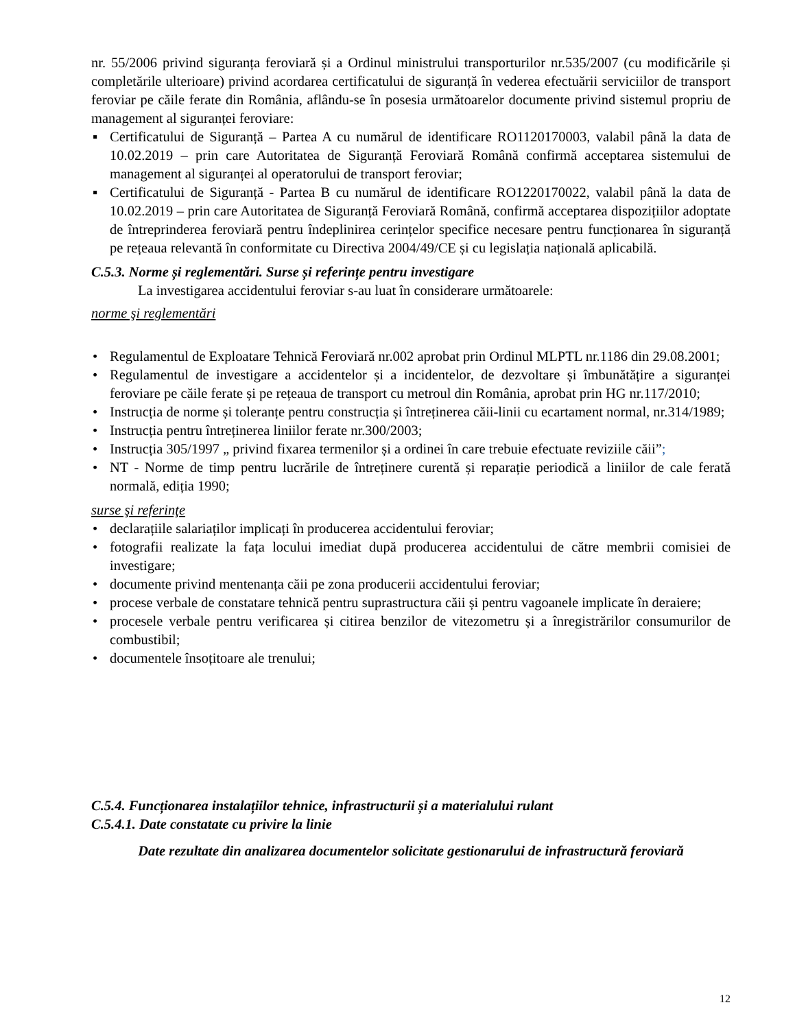nr. 55/2006 privind siguranța feroviară și a Ordinul ministrului transporturilor nr.535/2007 (cu modificările și completările ulterioare) privind acordarea certificatului de siguranță în vederea efectuării serviciilor de transport feroviar pe căile ferate din România, aflându-se în posesia următoarelor documente privind sistemul propriu de management al siguranței feroviare:
▪ Certificatului de Siguranță – Partea A cu numărul de identificare RO1120170003, valabil până la data de 10.02.2019 – prin care Autoritatea de Siguranță Feroviară Română confirmă acceptarea sistemului de management al siguranței al operatorului de transport feroviar;
▪ Certificatului de Siguranță - Partea B cu numărul de identificare RO1220170022, valabil până la data de 10.02.2019 – prin care Autoritatea de Siguranță Feroviară Română, confirmă acceptarea dispozițiilor adoptate de întreprinderea feroviară pentru îndeplinirea cerințelor specifice necesare pentru funcționarea în siguranță pe rețeaua relevantă în conformitate cu Directiva 2004/49/CE și cu legislația națională aplicabilă.
C.5.3. Norme și reglementări. Surse și referințe pentru investigare
La investigarea accidentului feroviar s-au luat în considerare următoarele:
norme şi reglementări
• Regulamentul de Exploatare Tehnică Feroviară nr.002 aprobat prin Ordinul MLPTL nr.1186 din 29.08.2001;
• Regulamentul de investigare a accidentelor și a incidentelor, de dezvoltare și îmbunătățire a siguranței feroviare pe căile ferate și pe rețeaua de transport cu metroul din România, aprobat prin HG nr.117/2010;
• Instrucția de norme și toleranțe pentru construcția și întreținerea căii-linii cu ecartament normal, nr.314/1989;
• Instrucția pentru întreținerea liniilor ferate nr.300/2003;
• Instrucția 305/1997 „ privind fixarea termenilor și a ordinei în care trebuie efectuate reviziile căii”;
• NT - Norme de timp pentru lucrările de întreținere curentă și reparație periodică a liniilor de cale ferată normală, ediția 1990;
surse şi referinţe
• declarațiile salariaților implicați în producerea accidentului feroviar;
• fotografii realizate la fața locului imediat după producerea accidentului de către membrii comisiei de investigare;
• documente privind mentenanța căii pe zona producerii accidentului feroviar;
• procese verbale de constatare tehnică pentru suprastructura căii și pentru vagoanele implicate în deraiere;
• procesele verbale pentru verificarea și citirea benzilor de vitezometru și a înregistrărilor consumurilor de combustibil;
• documentele însoțitoare ale trenului;
C.5.4. Funcționarea instalațiilor tehnice, infrastructurii și a materialului rulant
C.5.4.1. Date constatate cu privire la linie
Date rezultate din analizarea documentelor solicitate gestionarului de infrastructură feroviară
12